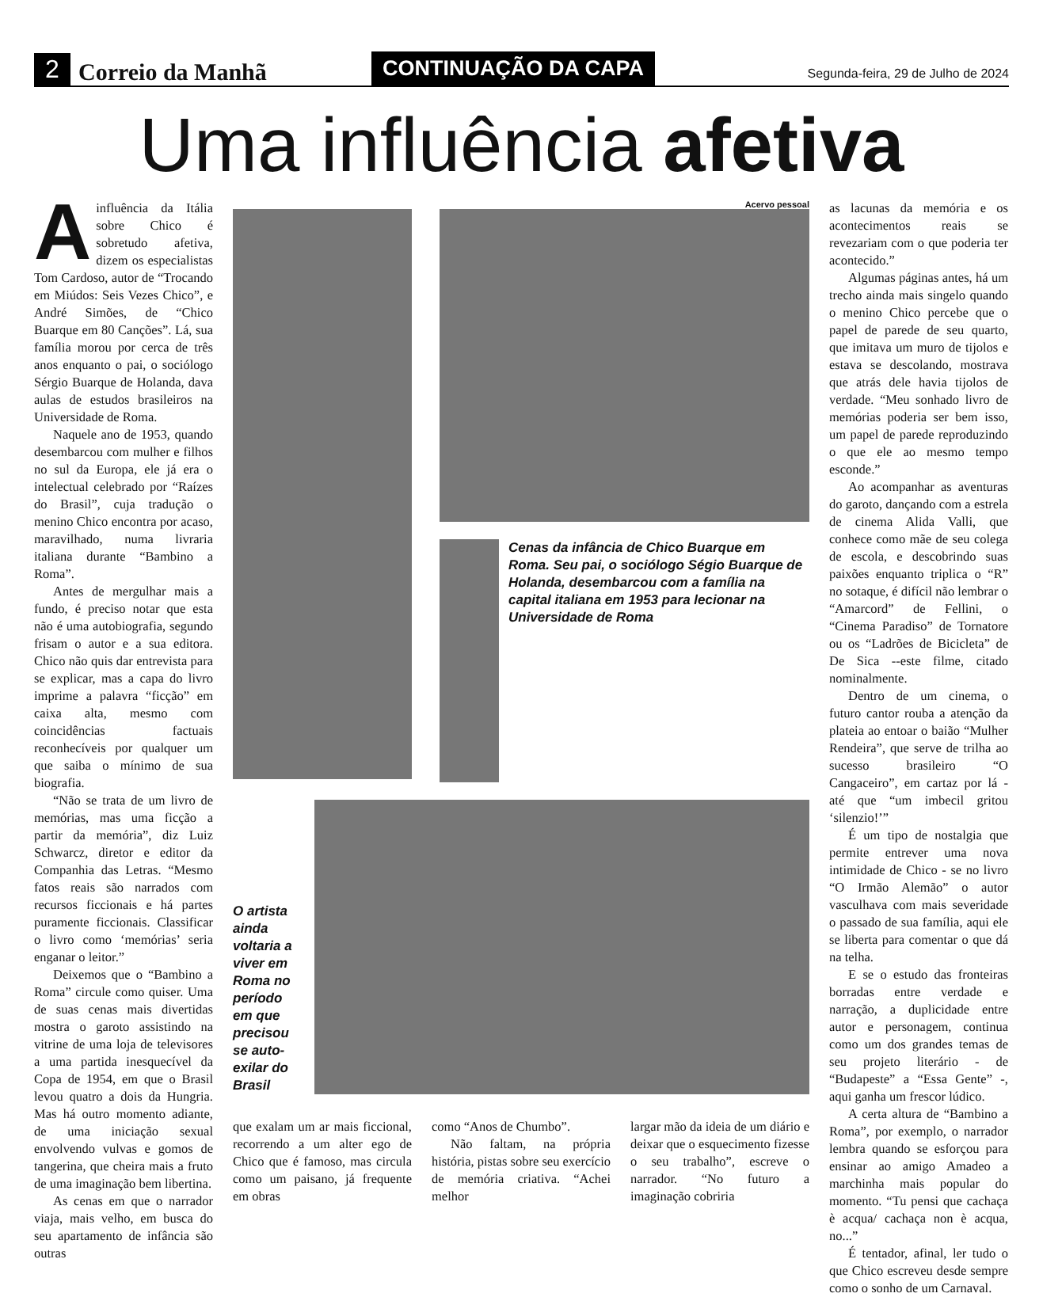2 Correio da Manhã CONTINUAÇÃO DA CAPA Segunda-feira, 29 de Julho de 2024
Uma influência afetiva
Ainfluência da Itália sobre Chico é sobretudo afetiva, dizem os especialistas Tom Cardoso, autor de “Trocando em Miúdos: Seis Vezes Chico”, e André Simões, de “Chico Buarque em 80 Canções”. Lá, sua família morou por cerca de três anos enquanto o pai, o sociólogo Sérgio Buarque de Holanda, dava aulas de estudos brasileiros na Universidade de Roma.
Naquele ano de 1953, quando desembarcou com mulher e filhos no sul da Europa, ele já era o intelectual celebrado por “Raízes do Brasil”, cuja tradução o menino Chico encontra por acaso, maravilhado, numa livraria italiana durante “Bambino a Roma”.
Antes de mergulhar mais a fundo, é preciso notar que esta não é uma autobiografia, segundo frisam o autor e a sua editora. Chico não quis dar entrevista para se explicar, mas a capa do livro imprime a palavra “ficção” em caixa alta, mesmo com coincidências factuais reconhecíveis por qualquer um que saiba o mínimo de sua biografia.
“Não se trata de um livro de memórias, mas uma ficção a partir da memória”, diz Luiz Schwarcz, diretor e editor da Companhia das Letras. “Mesmo fatos reais são narrados com recursos ficcionais e há partes puramente ficcionais. Classificar o livro como ‘memórias’ seria enganar o leitor.”
Deixemos que o “Bambino a Roma” circule como quiser. Uma de suas cenas mais divertidas mostra o garoto assistindo na vitrine de uma loja de televisores a uma partida inesquecível da Copa de 1954, em que o Brasil levou quatro a dois da Hungria. Mas há outro momento adiante, de uma iniciação sexual envolvendo vulvas e gomos de tangerina, que cheira mais a fruto de uma imaginação bem libertina.
As cenas em que o narrador viaja, mais velho, em busca do seu apartamento de infância são outras
Acervo pessoal
Cenas da infância de Chico Buarque em Roma. Seu pai, o sociólogo Ségio Buarque de Holanda, desembarcou com a família na capital italiana em 1953 para lecionar na Universidade de Roma
O artista ainda voltaria a viver em Roma no período em que precisou se auto-exilar do Brasil
que exalam um ar mais ficcional, recorrendo a um alter ego de Chico que é famoso, mas circula como um paisano, já frequente em obras
como “Anos de Chumbo”.
Não faltam, na própria história, pistas sobre seu exercício de memória criativa. “Achei melhor
largar mão da ideia de um diário e deixar que o esquecimento fizesse o seu trabalho”, escreve o narrador. “No futuro a imaginação cobriria
as lacunas da memória e os acontecimentos reais se revezariam com o que poderia ter acontecido.”
Algumas páginas antes, há um trecho ainda mais singelo quando o menino Chico percebe que o papel de parede de seu quarto, que imitava um muro de tijolos e estava se descolando, mostrava que atrás dele havia tijolos de verdade. “Meu sonhado livro de memórias poderia ser bem isso, um papel de parede reproduzindo o que ele ao mesmo tempo esconde.”
Ao acompanhar as aventuras do garoto, dançando com a estrela de cinema Alida Valli, que conhece como mãe de seu colega de escola, e descobrindo suas paixões enquanto triplica o “R” no sotaque, é difícil não lembrar o “Amarcord” de Fellini, o “Cinema Paradiso” de Tornatore ou os “Ladrões de Bicicleta” de De Sica --este filme, citado nominalmente.
Dentro de um cinema, o futuro cantor rouba a atenção da plateia ao entoar o baião “Mulher Rendeira”, que serve de trilha ao sucesso brasileiro “O Cangaceiro”, em cartaz por lá - até que “um imbecil gritou ‘silenzio!’”
É um tipo de nostalgia que permite entrever uma nova intimidade de Chico - se no livro “O Irmão Alemão” o autor vasculhava com mais severidade o passado de sua família, aqui ele se liberta para comentar o que dá na telha.
E se o estudo das fronteiras borradas entre verdade e narração, a duplicidade entre autor e personagem, continua como um dos grandes temas de seu projeto literário - de “Budapeste” a “Essa Gente” -, aqui ganha um frescor lúdico.
A certa altura de “Bambino a Roma”, por exemplo, o narrador lembra quando se esforçou para ensinar ao amigo Amadeo a marchinha mais popular do momento. “Tu pensi que cachaça è acqua/ cachaça non è acqua, no...”
É tentador, afinal, ler tudo o que Chico escreveu desde sempre como o sonho de um Carnaval.